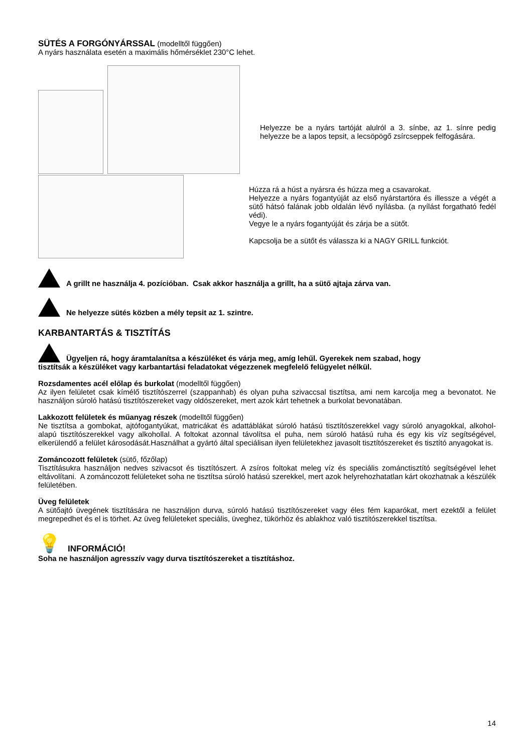SÜTÉS A FORGÓNYÁRSSAL (modelltől függően)
A nyárs használata esetén a maximális hőmérséklet 230°C lehet.
Helyezze be a nyárs tartóját alulról a 3. sínbe, az 1. sínre pedig helyezze be a lapos tepsit, a lecsöpögő zsírcseppek felfogására.
Húzza rá a húst a nyársra és húzza meg a csavarokat.
Helyezze a nyárs fogantyúját az első nyárstartóra és illessze a végét a sütő hátsó falának jobb oldalán lévő nyílásba. (a nyílást forgatható fedél védi).
Vegye le a nyárs fogantyúját és zárja be a sütőt.
Kapcsolja be a sütőt és válassza ki a NAGY GRILL funkciót.
A grillt ne használja 4. pozícióban. Csak akkor használja a grillt, ha a sütő ajtaja zárva van.
Ne helyezze sütés közben a mély tepsit az 1. szintre.
KARBANTARTÁS & TISZTÍTÁS
Ügyeljen rá, hogy áramtalanítsa a készüléket és várja meg, amíg lehűl. Gyerekek nem szabad, hogy
tisztítsák a készüléket vagy karbantartási feladatokat végezzenek megfelelő felügyelet nélkül.
Rozsdamentes acél előlap és burkolat (modelltől függően)
Az ilyen felületet csak kímélő tisztítószerrel (szappanhab) és olyan puha szivaccsal tisztítsa, ami nem karcolja meg a bevonatot. Ne használjon súroló hatású tisztítószereket vagy oldószereket, mert azok kárt tehetnek a burkolat bevonatában.
Lakkozott felületek és műanyag részek (modelltől függően)
Ne tisztítsa a gombokat, ajtófogantyúkat, matricákat és adattáblákat súroló hatású tisztítószerekkel vagy súroló anyagokkal, alkohol-alapú tisztítószerekkel vagy alkohollal. A foltokat azonnal távolítsa el puha, nem súroló hatású ruha és egy kis víz segítségével, elkerülendő a felület károsodását.Használhat a gyártó által speciálisan ilyen felületekhez javasolt tisztítószereket és tisztító anyagokat is.
Zománcozott felületek (sütő, főzőlap)
Tisztításukra használjon nedves szivacsot és tisztítószert. A zsíros foltokat meleg víz és speciális zománctisztító segítségével lehet eltávolítani. A zománcozott felületeket soha ne tisztítsa súroló hatású szerekkel, mert azok helyrehozhatatlan kárt okozhatnak a készülék felületében.
Üveg felületek
A sütőajtó üvegének tisztítására ne használjon durva, súroló hatású tisztítószereket vagy éles fém kaparókat, mert ezektől a felület megrepedhet és el is törhet. Az üveg felületeket speciális, üveghez, tükörhöz és ablakhoz való tisztítószerekkel tisztítsa.
💡 INFORMÁCIÓ!
Soha ne használjon agresszív vagy durva tisztítószereket a tisztításhoz.
14